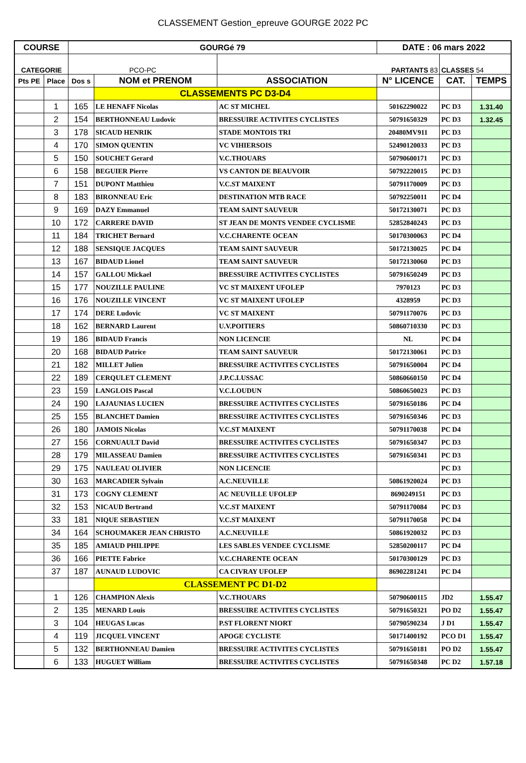CLASSEMENT Gestion_epreuve GOURGE 2022 PC
| COURSE | | GOURGé 79 | | | DATE : 06 mars 2022 | | |
| --- | --- | --- | --- | --- | --- | --- | --- |
| CATEGORIE | | PCO-PC | | PARTANTS 83 | | CLASSES 54 | |
| Pts PE | Place | Dos s | NOM et PRENOM | ASSOCIATION | N° LICENCE | CAT. | TEMPS |
| | | | CLASSEMENTS PC D3-D4 | | | | |
| | 1 | 165 | LE HENAFF Nicolas | AC ST MICHEL | 50162290022 | PC D3 | 1.31.40 |
| | 2 | 154 | BERTHONNEAU Ludovic | BRESSUIRE ACTIVITES CYCLISTES | 50791650329 | PC D3 | 1.32.45 |
| | 3 | 178 | SICAUD HENRIK | STADE MONTOIS TRI | 20480MV911 | PC D3 | |
| | 4 | 170 | SIMON QUENTIN | VC VIHIERSOIS | 52490120033 | PC D3 | |
| | 5 | 150 | SOUCHET Gerard | V.C.THOUARS | 50790600171 | PC D3 | |
| | 6 | 158 | BEGUIER Pierre | VS CANTON DE BEAUVOIR | 50792220015 | PC D3 | |
| | 7 | 151 | DUPONT Matthieu | V.C.ST MAIXENT | 50791170009 | PC D3 | |
| | 8 | 183 | BIRONNEAU Eric | DESTINATION MTB RACE | 50792250011 | PC D4 | |
| | 9 | 169 | DAZY Emmanuel | TEAM SAINT SAUVEUR | 50172130071 | PC D3 | |
| | 10 | 172 | CARRERE DAVID | ST JEAN DE MONTS VENDEE CYCLISME | 52852840243 | PC D3 | |
| | 11 | 184 | TRICHET Bernard | V.C.CHARENTE OCEAN | 50170300063 | PC D4 | |
| | 12 | 188 | SENSIQUE JACQUES | TEAM SAINT SAUVEUR | 50172130025 | PC D4 | |
| | 13 | 167 | BIDAUD Lionel | TEAM SAINT SAUVEUR | 50172130060 | PC D3 | |
| | 14 | 157 | GALLOU Mickael | BRESSUIRE ACTIVITES CYCLISTES | 50791650249 | PC D3 | |
| | 15 | 177 | NOUZILLE PAULINE | VC ST MAIXENT UFOLEP | 7970123 | PC D3 | |
| | 16 | 176 | NOUZILLE VINCENT | VC ST MAIXENT UFOLEP | 4328959 | PC D3 | |
| | 17 | 174 | DERE Ludovic | VC ST MAIXENT | 50791170076 | PC D3 | |
| | 18 | 162 | BERNARD Laurent | U.V.POITIERS | 50860710330 | PC D3 | |
| | 19 | 186 | BIDAUD Francis | NON LICENCIE | NL | PC D4 | |
| | 20 | 168 | BIDAUD Patrice | TEAM SAINT SAUVEUR | 50172130061 | PC D3 | |
| | 21 | 182 | MILLET Julien | BRESSUIRE ACTIVITES CYCLISTES | 50791650004 | PC D4 | |
| | 22 | 189 | CERQULET CLEMENT | J.P.C.LUSSAC | 50860660150 | PC D4 | |
| | 23 | 159 | LANGLOIS Pascal | V.C.LOUDUN | 50860650023 | PC D3 | |
| | 24 | 190 | LAJAUNIAS LUCIEN | BRESSUIRE ACTIVITES CYCLISTES | 50791650186 | PC D4 | |
| | 25 | 155 | BLANCHET Damien | BRESSUIRE ACTIVITES CYCLISTES | 50791650346 | PC D3 | |
| | 26 | 180 | JAMOIS Nicolas | V.C.ST MAIXENT | 50791170038 | PC D4 | |
| | 27 | 156 | CORNUAULT David | BRESSUIRE ACTIVITES CYCLISTES | 50791650347 | PC D3 | |
| | 28 | 179 | MILASSEAU Damien | BRESSUIRE ACTIVITES CYCLISTES | 50791650341 | PC D3 | |
| | 29 | 175 | NAULEAU OLIVIER | NON LICENCIE | | PC D3 | |
| | 30 | 163 | MARCADIER Sylvain | A.C.NEUVILLE | 50861920024 | PC D3 | |
| | 31 | 173 | COGNY CLEMENT | AC NEUVILLE UFOLEP | 8690249151 | PC D3 | |
| | 32 | 153 | NICAUD Bertrand | V.C.ST MAIXENT | 50791170084 | PC D3 | |
| | 33 | 181 | NIQUE SEBASTIEN | V.C.ST MAIXENT | 50791170058 | PC D4 | |
| | 34 | 164 | SCHOUMAKER JEAN CHRISTO | A.C.NEUVILLE | 50861920032 | PC D3 | |
| | 35 | 185 | AMIAUD PHILIPPE | LES SABLES VENDEE CYCLISME | 52850200117 | PC D4 | |
| | 36 | 166 | PIETTE Fabrice | V.C.CHARENTE OCEAN | 50170300129 | PC D3 | |
| | 37 | 187 | AUNAUD LUDOVIC | CA CIVRAY UFOLEP | 86902281241 | PC D4 | |
| | | | CLASSEMENT PC D1-D2 | | | | |
| | 1 | 126 | CHAMPION Alexis | V.C.THOUARS | 50790600115 | JD2 | 1.55.47 |
| | 2 | 135 | MENARD Louis | BRESSUIRE ACTIVITES CYCLISTES | 50791650321 | PO D2 | 1.55.47 |
| | 3 | 104 | HEUGAS Lucas | P.ST FLORENT NIORT | 50790590234 | J D1 | 1.55.47 |
| | 4 | 119 | JICQUEL VINCENT | APOGE CYCLISTE | 50171400192 | PCO D1 | 1.55.47 |
| | 5 | 132 | BERTHONNEAU Damien | BRESSUIRE ACTIVITES CYCLISTES | 50791650181 | PO D2 | 1.55.47 |
| | 6 | 133 | HUGUET William | BRESSUIRE ACTIVITES CYCLISTES | 50791650348 | PC D2 | 1.57.18 |